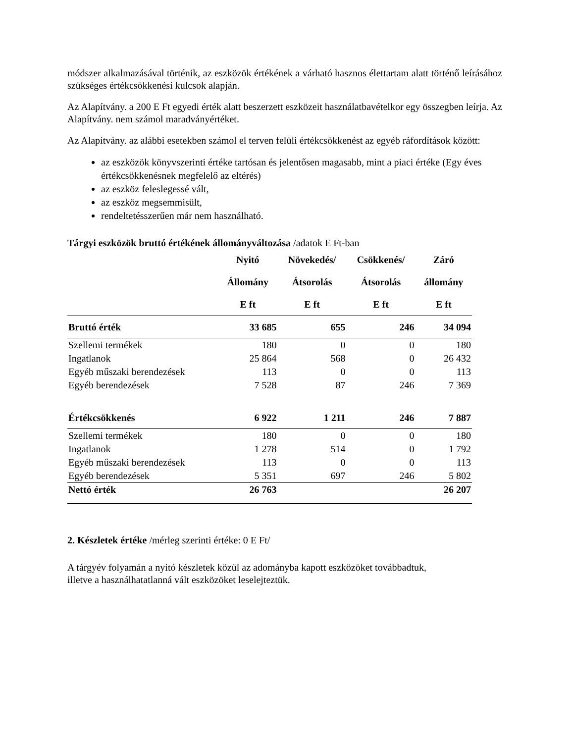módszer alkalmazásával történik, az eszközök értékének a várható hasznos élettartam alatt történő leírásához szükséges értékcsökkenési kulcsok alapján.
Az Alapítvány. a 200 E Ft egyedi érték alatt beszerzett eszközeit használatbavételkor egy összegben leírja. Az Alapítvány. nem számol maradványértéket.
Az Alapítvány. az alábbi esetekben számol el terven felüli értékcsökkenést az egyéb ráfordítások között:
az eszközök könyvszerinti értéke tartósan és jelentősen magasabb, mint a piaci értéke (Egy éves értékcsökkenésnek megfelelő az eltérés)
az eszköz feleslegessé vált,
az eszköz megsemmisült,
rendeltetésszerűen már nem használható.
Tárgyi eszközök bruttó értékének állományváltozása /adatok E Ft-ban
| | Nyitó Állomány E ft | Növekedés/ Átsorolás E ft | Csökkenés/ Átsorolás E ft | Záró állomány E ft |
| --- | --- | --- | --- | --- |
| Bruttó érték | 33 685 | 655 | 246 | 34 094 |
| Szellemi termékek | 180 | 0 | 0 | 180 |
| Ingatlanok | 25 864 | 568 | 0 | 26 432 |
| Egyéb műszaki berendezések | 113 | 0 | 0 | 113 |
| Egyéb berendezések | 7 528 | 87 | 246 | 7 369 |
| Értékcsökkenés | 6 922 | 1 211 | 246 | 7 887 |
| Szellemi termékek | 180 | 0 | 0 | 180 |
| Ingatlanok | 1 278 | 514 | 0 | 1 792 |
| Egyéb műszaki berendezések | 113 | 0 | 0 | 113 |
| Egyéb berendezések | 5 351 | 697 | 246 | 5 802 |
| Nettó érték | 26 763 | | | 26 207 |
2. Készletek értéke /mérleg szerinti értéke: 0 E Ft/
A tárgyév folyamán a nyitó készletek közül az adományba kapott eszközöket továbbadtuk,
illetve a használhatatlanná vált eszközöket leselejteztük.